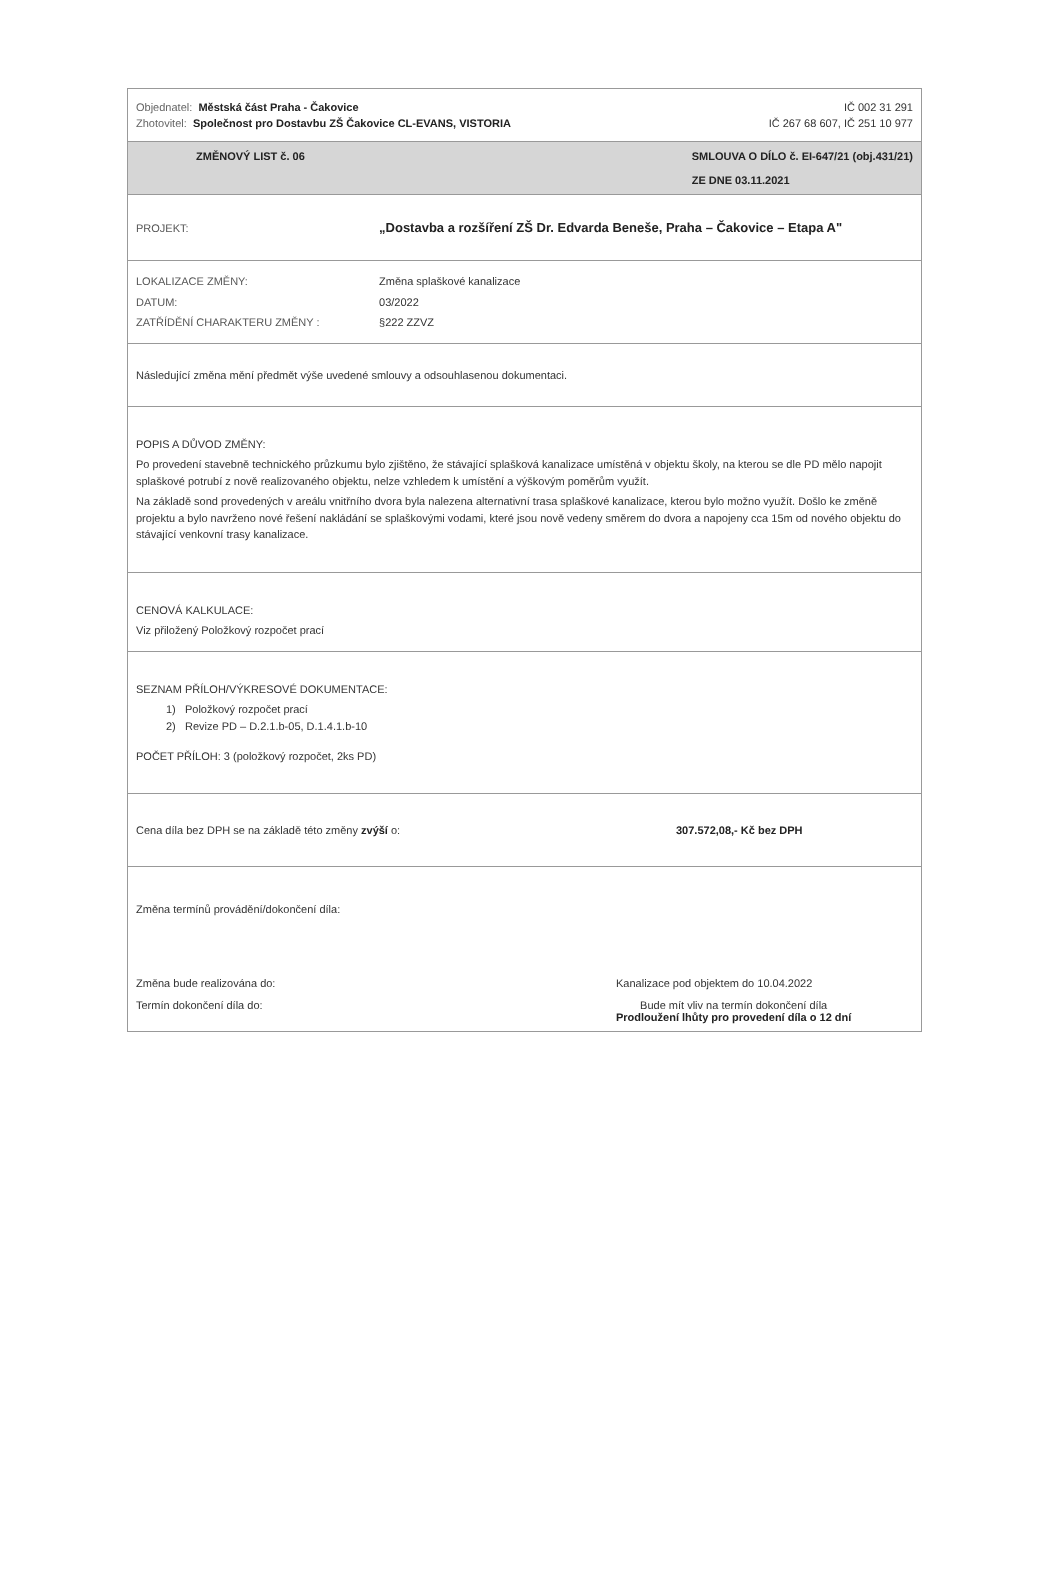Objednatel: Městská část Praha - Čakovice IČ 002 31 291
Zhotovitel: Společnost pro Dostavbu ZŠ Čakovice CL-EVANS, VISTORIA IČ 267 68 607, IČ 251 10 977
ZMĚNOVÝ LIST č. 06 SMLOUVA O DÍLO č. EI-647/21 (obj.431/21)
ZE DNE 03.11.2021
PROJEKT: „Dostavba a rozšíření ZŠ Dr. Edvarda Beneše, Praha – Čakovice – Etapa A"
LOKALIZACE ZMĚNY: Změna splaškové kanalizace
DATUM: 03/2022
ZATŘÍDĚNÍ CHARAKTERU ZMĚNY : §222 ZZVZ
Následující změna mění předmět výše uvedené smlouvy a odsouhlasenou dokumentaci.
POPIS A DŮVOD ZMĚNY:
Po provedení stavebně technického průzkumu bylo zjištěno, že stávající splašková kanalizace umístěná v objektu školy, na kterou se dle PD mělo napojit splaškové potrubí z nově realizovaného objektu, nelze vzhledem k umístění a výškovým poměrům využít.
Na základě sond provedených v areálu vnitřního dvora byla nalezena alternativní trasa splaškové kanalizace, kterou bylo možno využít. Došlo ke změně projektu a bylo navrženo nové řešení nakládání se splaškovými vodami, které jsou nově vedeny směrem do dvora a napojeny cca 15m od nového objektu do stávající venkovní trasy kanalizace.
CENOVÁ KALKULACE:
Viz přiložený Položkový rozpočet prací
SEZNAM PŘÍLOH/VÝKRESOVÉ DOKUMENTACE:
1) Položkový rozpočet prací
2) Revize PD – D.2.1.b-05, D.1.4.1.b-10
POČET PŘÍLOH: 3 (položkový rozpočet, 2ks PD)
Cena díla bez DPH se na základě této změny zvýší o: 307.572,08,- Kč bez DPH
Změna termínů provádění/dokončení díla:
Změna bude realizována do: Kanalizace pod objektem do 10.04.2022
Termín dokončení díla do: Bude mít vliv na termín dokončení díla
Prodloužení lhůty pro provedení díla o 12 dní